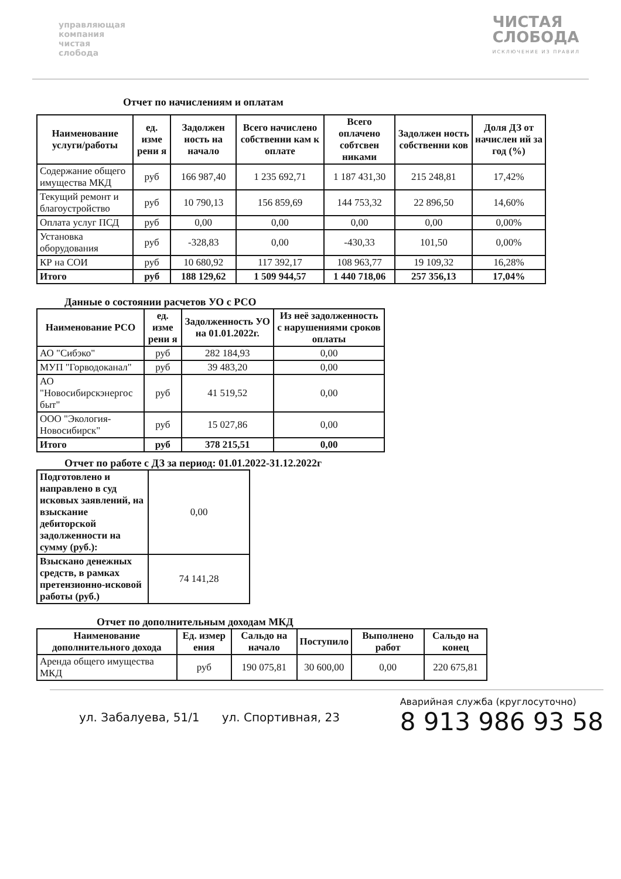управляющая
компания
чистая
слобода
ЧИСТАЯ
СЛОБОДА
ИСКЛЮЧЕНИЕ ИЗ ПРАВИЛ
Отчет по начислениям и оплатам
| Наименование услуги/работы | ед. изме рени я | Задолжен ность на начало | Всего начислено собственни кам к оплате | Всего оплачено собтсвен никами | Задолжен ность собственни ков | Доля ДЗ от начислен ий за год (%) |
| --- | --- | --- | --- | --- | --- | --- |
| Содержание общего имущества МКД | руб | 166 987,40 | 1 235 692,71 | 1 187 431,30 | 215 248,81 | 17,42% |
| Текущий ремонт и благоустройство | руб | 10 790,13 | 156 859,69 | 144 753,32 | 22 896,50 | 14,60% |
| Оплата услуг ПСД | руб | 0,00 | 0,00 | 0,00 | 0,00 | 0,00% |
| Установка оборудования | руб | -328,83 | 0,00 | -430,33 | 101,50 | 0,00% |
| КР на СОИ | руб | 10 680,92 | 117 392,17 | 108 963,77 | 19 109,32 | 16,28% |
| Итого | руб | 188 129,62 | 1 509 944,57 | 1 440 718,06 | 257 356,13 | 17,04% |
Данные о состоянии расчетов УО с РСО
| Наименование РСО | ед. изме рени я | Задолженность УО на 01.01.2022г. | Из неё задолженность с нарушениями сроков оплаты |
| --- | --- | --- | --- |
| АО "Сибэко" | руб | 282 184,93 | 0,00 |
| МУП "Горводоканал" | руб | 39 483,20 | 0,00 |
| АО "Новосибирскэнергос быт" | руб | 41 519,52 | 0,00 |
| ООО "Экология-Новосибирск" | руб | 15 027,86 | 0,00 |
| Итого | руб | 378 215,51 | 0,00 |
Отчет по работе с ДЗ за период: 01.01.2022-31.12.2022г
| Подготовлено и направлено в суд исковых заявлений, на взыскание дебиторской задолженности на сумму (руб.): | 0,00 |
| Взыскано денежных средств, в рамках претензионно-исковой работы (руб.) | 74 141,28 |
Отчет по дополнительным доходам МКД
| Наименование дополнительного дохода | Ед. измер ения | Сальдо на начало | Поступило | Выполнено работ | Сальдо на конец |
| --- | --- | --- | --- | --- | --- |
| Аренда общего имущества МКД | руб | 190 075,81 | 30 600,00 | 0,00 | 220 675,81 |
ул. Забалуева, 51/1 ул. Спортивная, 23
Аварийная служба (круглосуточно)
8 913 986 93 58